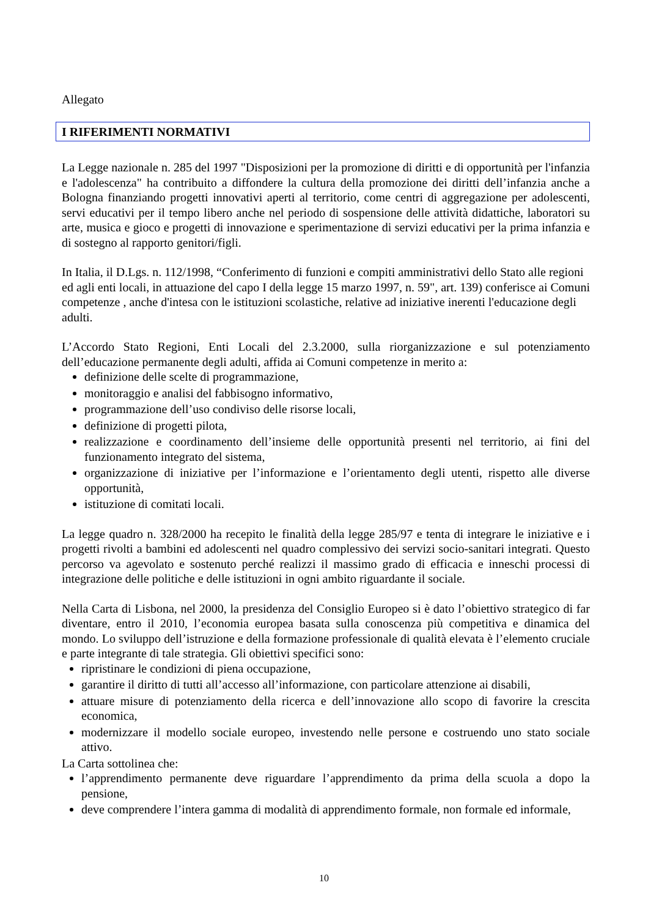Allegato
I RIFERIMENTI NORMATIVI
La Legge nazionale n. 285 del 1997 "Disposizioni per la promozione di diritti e di opportunità per l'infanzia e l'adolescenza" ha contribuito a diffondere la cultura della promozione dei diritti dell’infanzia anche a Bologna finanziando progetti innovativi aperti al territorio, come centri di aggregazione per adolescenti, servi educativi per il tempo libero anche nel periodo di sospensione delle attività didattiche, laboratori su arte, musica e gioco e progetti di innovazione e sperimentazione di servizi educativi per la prima infanzia e di sostegno al rapporto genitori/figli.
In Italia, il D.Lgs. n. 112/1998, “Conferimento di funzioni e compiti amministrativi dello Stato alle regioni ed agli enti locali, in attuazione del capo I della legge 15 marzo 1997, n. 59", art. 139) conferisce ai Comuni competenze , anche d'intesa con le istituzioni scolastiche, relative ad iniziative inerenti l'educazione degli adulti.
L’Accordo Stato Regioni, Enti Locali del 2.3.2000, sulla riorganizzazione e sul potenziamento dell’educazione permanente degli adulti, affida ai Comuni competenze in merito a:
definizione delle scelte di programmazione,
monitoraggio e analisi del fabbisogno informativo,
programmazione dell’uso condiviso delle risorse locali,
definizione di progetti pilota,
realizzazione e coordinamento dell’insieme delle opportunità presenti nel territorio, ai fini del funzionamento integrato del sistema,
organizzazione di iniziative per l’informazione e l’orientamento degli utenti, rispetto alle diverse opportunità,
istituzione di comitati locali.
La legge quadro n. 328/2000 ha recepito le finalità della legge 285/97 e tenta di integrare le iniziative e i progetti rivolti a bambini ed adolescenti nel quadro complessivo dei servizi socio-sanitari integrati. Questo percorso va agevolato e sostenuto perché realizzi il massimo grado di efficacia e inneschi processi di integrazione delle politiche e delle istituzioni in ogni ambito riguardante il sociale.
Nella Carta di Lisbona, nel 2000, la presidenza del Consiglio Europeo si è dato l’obiettivo strategico di far diventare, entro il 2010, l’economia europea basata sulla conoscenza più competitiva e dinamica del mondo. Lo sviluppo dell’istruzione e della formazione professionale di qualità elevata è l’elemento cruciale e parte integrante di tale strategia. Gli obiettivi specifici sono:
ripristinare le condizioni di piena occupazione,
garantire il diritto di tutti all’accesso all’informazione, con particolare attenzione ai disabili,
attuare misure di potenziamento della ricerca e dell’innovazione allo scopo di favorire la crescita economica,
modernizzare il modello sociale europeo, investendo nelle persone e costruendo uno stato sociale attivo.
La Carta sottolinea che:
l’apprendimento permanente deve riguardare l’apprendimento da prima della scuola a dopo la pensione,
deve comprendere l’intera gamma di modalità di apprendimento formale, non formale ed informale,
10